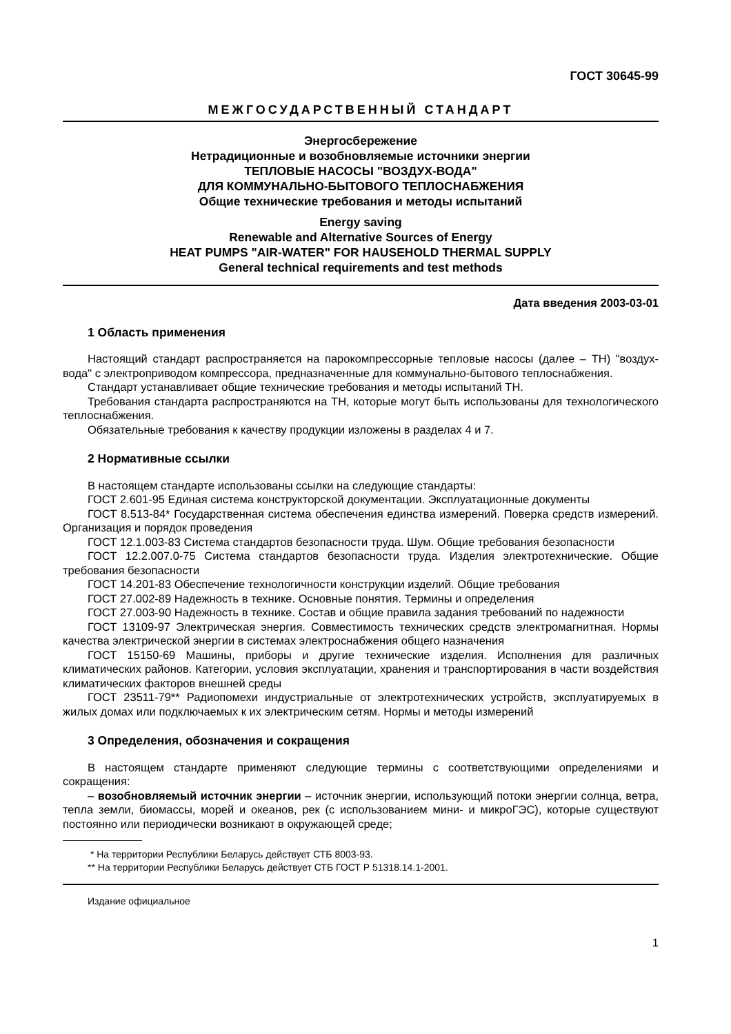ГОСТ 30645-99
МЕЖГОСУДАРСТВЕННЫЙ СТАНДАРТ
Энергосбережение
Нетрадиционные и возобновляемые источники энергии
ТЕПЛОВЫЕ НАСОСЫ "ВОЗДУХ-ВОДА"
ДЛЯ КОММУНАЛЬНО-БЫТОВОГО ТЕПЛОСНАБЖЕНИЯ
Общие технические требования и методы испытаний
Energy saving
Renewable and Alternative Sources of Energy
HEAT PUMPS "AIR-WATER" FOR HAUSEHOLD THERMAL SUPPLY
General technical requirements and test methods
Дата введения 2003-03-01
1 Область применения
Настоящий стандарт распространяется на парокомпрессорные тепловые насосы (далее – ТН) "воздух-вода" с электроприводом компрессора, предназначенные для коммунально-бытового тепло­снабжения.
Стандарт устанавливает общие технические требования и методы испытаний ТН.
Требования стандарта распространяются на ТН, которые могут быть использованы для техноло­гического теплоснабжения.
Обязательные требования к качеству продукции изложены в разделах 4 и 7.
2 Нормативные ссылки
В настоящем стандарте использованы ссылки на следующие стандарты:
ГОСТ 2.601-95 Единая система конструкторской документации. Эксплуатационные документы
ГОСТ 8.513-84* Государственная система обеспечения единства измерений. Поверка средств измерений. Организация и порядок проведения
ГОСТ 12.1.003-83 Система стандартов безопасности труда. Шум. Общие требования безопасности
ГОСТ 12.2.007.0-75 Система стандартов безопасности труда. Изделия электротехнические. Общие требования безопасности
ГОСТ 14.201-83 Обеспечение технологичности конструкции изделий. Общие требования
ГОСТ 27.002-89 Надежность в технике. Основные понятия. Термины и определения
ГОСТ 27.003-90 Надежность в технике. Состав и общие правила задания требований по надежности
ГОСТ 13109-97 Электрическая энергия. Совместимость технических средств электромагнитная. Нормы качества электрической энергии в системах электроснабжения общего назначения
ГОСТ 15150-69 Машины, приборы и другие технические изделия. Исполнения для различных климатических районов. Категории, условия эксплуатации, хранения и транспортирования в части воздействия климатических факторов внешней среды
ГОСТ 23511-79** Радиопомехи индустриальные от электротехнических устройств, эксплуатируе­мых в жилых домах или подключаемых к их электрическим сетям. Нормы и методы измерений
3 Определения, обозначения и сокращения
В настоящем стандарте применяют следующие термины с соответствующими определениями и сокращения:
– возобновляемый источник энергии – источник энергии, использующий потоки энергии солнца, ветра, тепла земли, биомассы, морей и океанов, рек (с использованием мини- и микроГЭС), которые существуют постоянно или периодически возникают в окружающей среде;
* На территории Республики Беларусь действует СТБ 8003-93.
** На территории Республики Беларусь действует СТБ ГОСТ Р 51318.14.1-2001.
Издание официальное
1